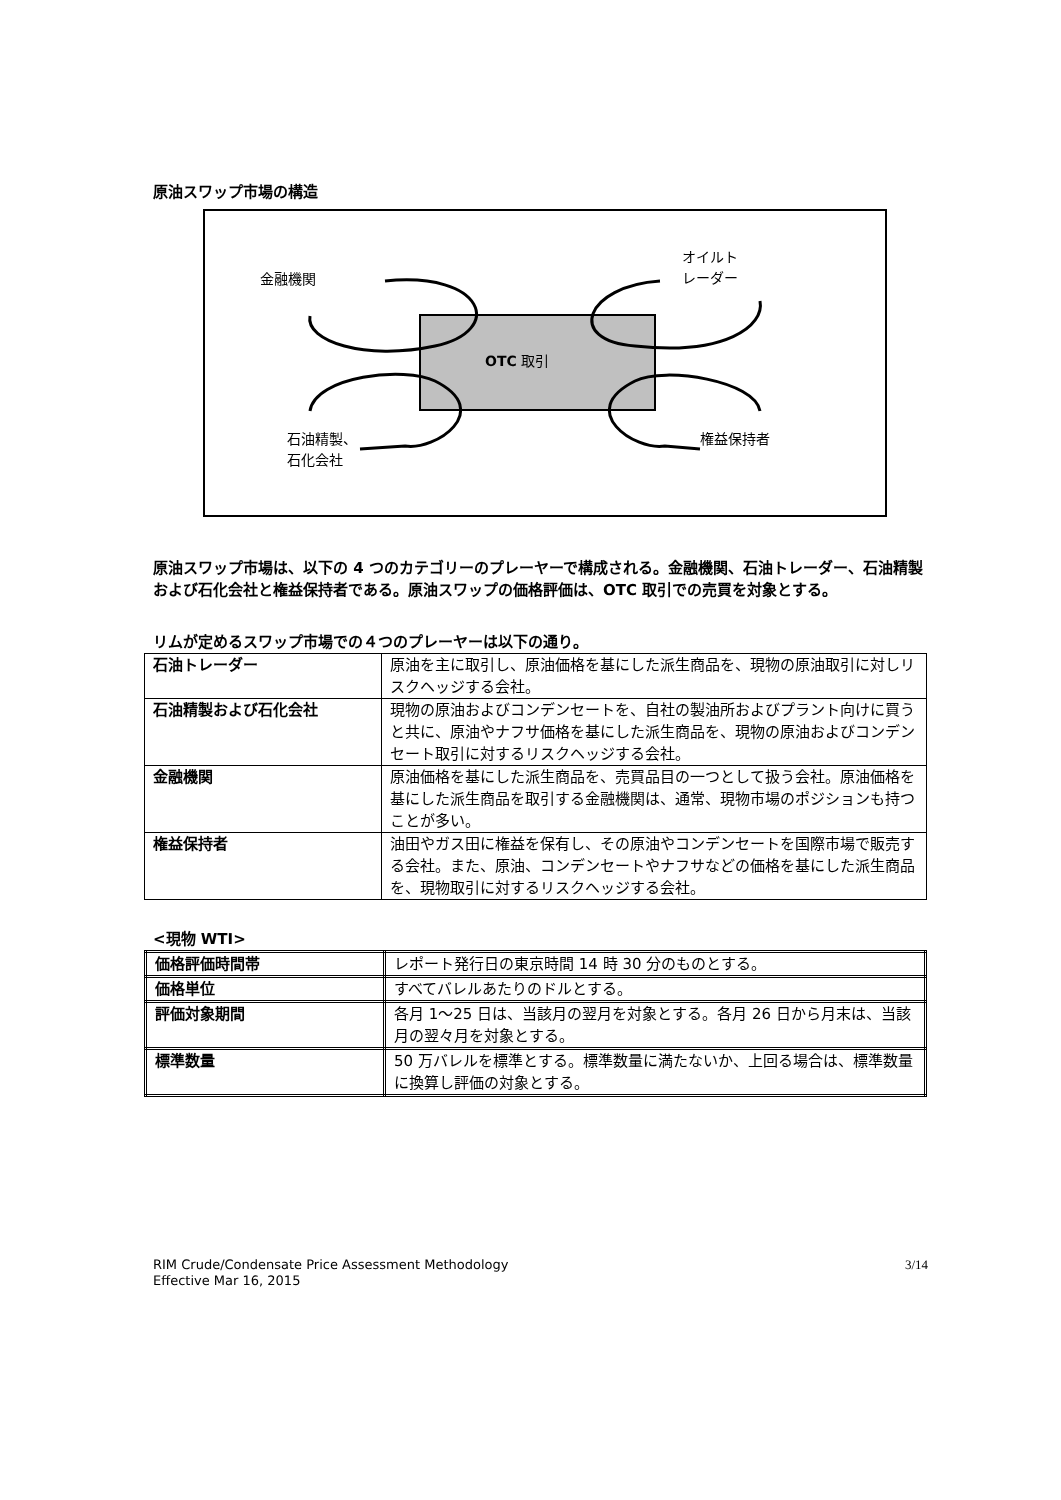原油スワップ市場の構造
金融機関
オイルト
レーダー
OTC 取引
石油精製、
石化会社
権益保持者
原油スワップ市場は、以下の 4 つのカテゴリーのプレーヤーで構成される。金融機関、石油トレーダー、石油精製および石化会社と権益保持者である。原油スワップの価格評価は、OTC 取引での売買を対象とする。
リムが定めるスワップ市場での４つのプレーヤーは以下の通り。
| 石油トレーダー | 原油を主に取引し、原油価格を基にした派生商品を、現物の原油取引に対しリスクヘッジする会社。 |
| 石油精製および石化会社 | 現物の原油およびコンデンセートを、自社の製油所およびプラント向けに買うと共に、原油やナフサ価格を基にした派生商品を、現物の原油およびコンデンセート取引に対するリスクヘッジする会社。 |
| 金融機関 | 原油価格を基にした派生商品を、売買品目の一つとして扱う会社。原油価格を基にした派生商品を取引する金融機関は、通常、現物市場のポジションも持つことが多い。 |
| 権益保持者 | 油田やガス田に権益を保有し、その原油やコンデンセートを国際市場で販売する会社。また、原油、コンデンセートやナフサなどの価格を基にした派生商品を、現物取引に対するリスクヘッジする会社。 |
<現物 WTI>
| 価格評価時間帯 | レポート発行日の東京時間 14 時 30 分のものとする。 |
| 価格単位 | すべてバレルあたりのドルとする。 |
| 評価対象期間 | 各月 1～25 日は、当該月の翌月を対象とする。各月 26 日から月末は、当該月の翌々月を対象とする。 |
| 標準数量 | 50 万バレルを標準とする。標準数量に満たないか、上回る場合は、標準数量に換算し評価の対象とする。 |
RIM Crude/Condensate Price Assessment Methodology
Effective Mar 16, 2015
3/14